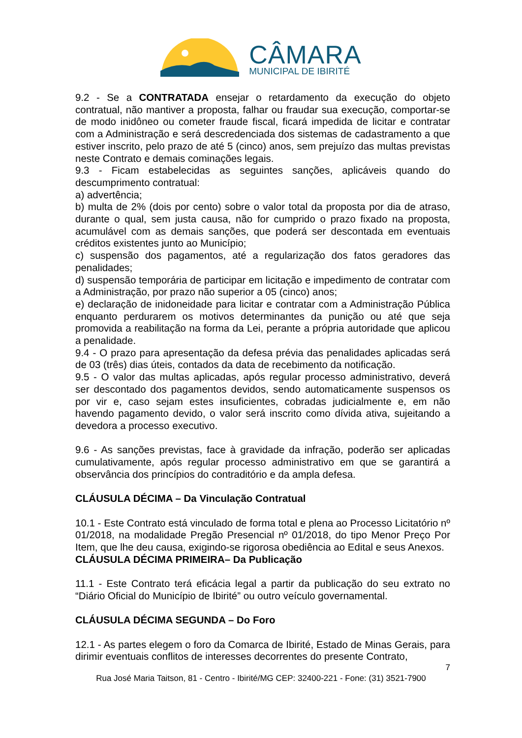CÂMARA
MUNICIPAL DE IBIRITÉ
9.2 - Se a CONTRATADA ensejar o retardamento da execução do objeto contratual, não mantiver a proposta, falhar ou fraudar sua execução, comportar-se de modo inidôneo ou cometer fraude fiscal, ficará impedida de licitar e contratar com a Administração e será descredenciada dos sistemas de cadastramento a que estiver inscrito, pelo prazo de até 5 (cinco) anos, sem prejuízo das multas previstas neste Contrato e demais cominações legais.
9.3 - Ficam estabelecidas as seguintes sanções, aplicáveis quando do descumprimento contratual:
a) advertência;
b) multa de 2% (dois por cento) sobre o valor total da proposta por dia de atraso, durante o qual, sem justa causa, não for cumprido o prazo fixado na proposta, acumulável com as demais sanções, que poderá ser descontada em eventuais créditos existentes junto ao Município;
c) suspensão dos pagamentos, até a regularização dos fatos geradores das penalidades;
d) suspensão temporária de participar em licitação e impedimento de contratar com a Administração, por prazo não superior a 05 (cinco) anos;
e) declaração de inidoneidade para licitar e contratar com a Administração Pública enquanto perdurarem os motivos determinantes da punição ou até que seja promovida a reabilitação na forma da Lei, perante a própria autoridade que aplicou a penalidade.
9.4 - O prazo para apresentação da defesa prévia das penalidades aplicadas será de 03 (três) dias úteis, contados da data de recebimento da notificação.
9.5 - O valor das multas aplicadas, após regular processo administrativo, deverá ser descontado dos pagamentos devidos, sendo automaticamente suspensos os por vir e, caso sejam estes insuficientes, cobradas judicialmente e, em não havendo pagamento devido, o valor será inscrito como dívida ativa, sujeitando a devedora a processo executivo.
9.6 - As sanções previstas, face à gravidade da infração, poderão ser aplicadas cumulativamente, após regular processo administrativo em que se garantirá a observância dos princípios do contraditório e da ampla defesa.
CLÁUSULA DÉCIMA – Da Vinculação Contratual
10.1 - Este Contrato está vinculado de forma total e plena ao Processo Licitatório nº 01/2018, na modalidade Pregão Presencial nº 01/2018, do tipo Menor Preço Por Item, que lhe deu causa, exigindo-se rigorosa obediência ao Edital e seus Anexos.
CLÁUSULA DÉCIMA PRIMEIRA– Da Publicação
11.1 - Este Contrato terá eficácia legal a partir da publicação do seu extrato no “Diário Oficial do Município de Ibirité” ou outro veículo governamental.
CLÁUSULA DÉCIMA SEGUNDA – Do Foro
12.1 - As partes elegem o foro da Comarca de Ibirité, Estado de Minas Gerais, para dirimir eventuais conflitos de interesses decorrentes do presente Contrato,
7
Rua José Maria Taitson, 81 - Centro - Ibirité/MG CEP: 32400-221 - Fone: (31) 3521-7900